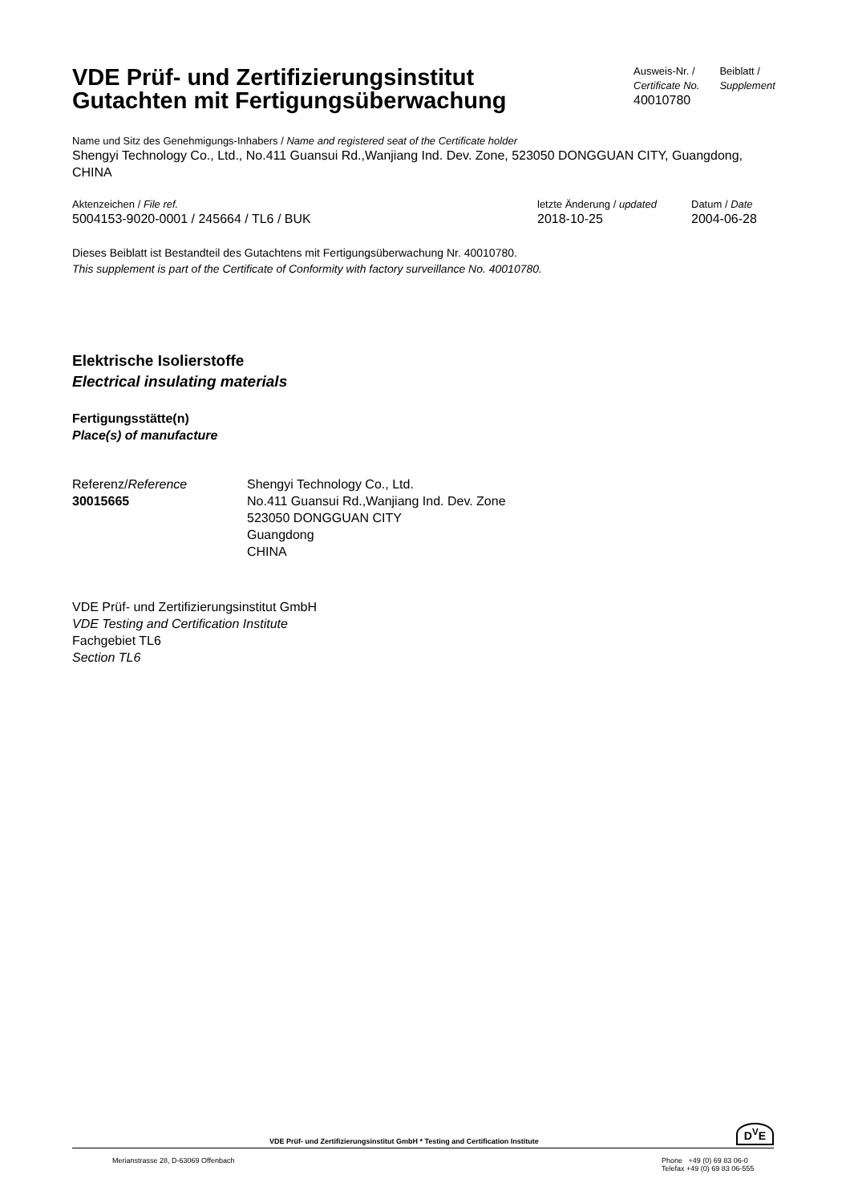VDE Prüf- und Zertifizierungsinstitut
Gutachten mit Fertigungsüberwachung
Ausweis-Nr. /
Certificate No.
40010780
Beiblatt /
Supplement
Name und Sitz des Genehmigungs-Inhabers / Name and registered seat of the Certificate holder
Shengyi Technology Co., Ltd., No.411 Guansui Rd.,Wanjiang Ind. Dev. Zone, 523050 DONGGUAN CITY, Guangdong, CHINA
Aktenzeichen / File ref.
5004153-9020-0001 / 245664 / TL6 / BUK
letzte Änderung / updated
2018-10-25
Datum / Date
2004-06-28
Dieses Beiblatt ist Bestandteil des Gutachtens mit Fertigungsüberwachung Nr. 40010780.
This supplement is part of the Certificate of Conformity with factory surveillance No. 40010780.
Elektrische Isolierstoffe
Electrical insulating materials
Fertigungsstätte(n)
Place(s) of manufacture
Referenz/Reference
30015665
Shengyi Technology Co., Ltd.
No.411 Guansui Rd.,Wanjiang Ind. Dev. Zone
523050 DONGGUAN CITY
Guangdong
CHINA
VDE Prüf- und Zertifizierungsinstitut GmbH
VDE Testing and Certification Institute
Fachgebiet TL6
Section TL6
VDE Prüf- und Zertifizierungsinstitut GmbH * Testing and Certification Institute
D<sup>V</sup>E
Merianstrasse 28, D-63069 Offenbach
Phone +49 (0) 69 83 06-0
Telefax +49 (0) 69 83 06-555